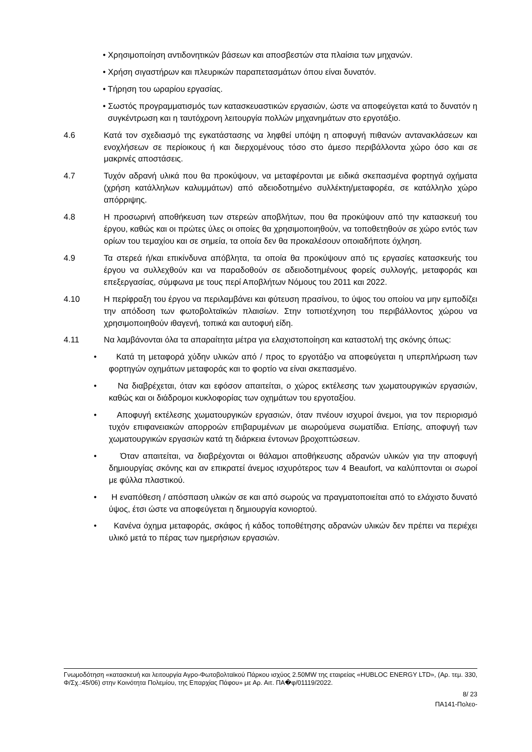• Χρησιμοποίηση αντιδονητικών βάσεων και αποσβεστών στα πλαίσια των μηχανών.
• Χρήση σιγαστήρων και πλευρικών παραπετασμάτων όπου είναι δυνατόν.
• Τήρηση του ωραρίου εργασίας.
• Σωστός προγραμματισμός των κατασκευαστικών εργασιών, ώστε να αποφεύγεται κατά το δυνατόν η συγκέντρωση και η ταυτόχρονη λειτουργία πολλών μηχανημάτων στο εργοτάξιο.
4.6 Κατά τον σχεδιασμό της εγκατάστασης να ληφθεί υπόψη η αποφυγή πιθανών αντανακλάσεων και ενοχλήσεων σε περίοικους ή και διερχομένους τόσο στο άμεσο περιβάλλοντα χώρο όσο και σε μακρινές αποστάσεις.
4.7 Τυχόν αδρανή υλικά που θα προκύψουν, να μεταφέρονται με ειδικά σκεπασμένα φορτηγά οχήματα (χρήση κατάλληλων καλυμμάτων) από αδειοδοτημένο συλλέκτη/μεταφορέα, σε κατάλληλο χώρο απόρριψης.
4.8 Η προσωρινή αποθήκευση των στερεών αποβλήτων, που θα προκύψουν από την κατασκευή του έργου, καθώς και οι πρώτες ύλες οι οποίες θα χρησιμοποιηθούν, να τοποθετηθούν σε χώρο εντός των ορίων του τεμαχίου και σε σημεία, τα οποία δεν θα προκαλέσουν οποιαδήποτε όχληση.
4.9 Τα στερεά ή/και επικίνδυνα απόβλητα, τα οποία θα προκύψουν από τις εργασίες κατασκευής του έργου να συλλεχθούν και να παραδοθούν σε αδειοδοτημένους φορείς συλλογής, μεταφοράς και επεξεργασίας, σύμφωνα με τους περί Αποβλήτων Νόμους του 2011 και 2022.
4.10 Η περίφραξη του έργου να περιλαμβάνει και φύτευση πρασίνου, το ύψος του οποίου να μην εμποδίζει την απόδοση των φωτοβολταϊκών πλαισίων. Στην τοπιοτέχνηση του περιβάλλοντος χώρου να χρησιμοποιηθούν ιθαγενή, τοπικά και αυτοφυή είδη.
4.11 Να λαμβάνονται όλα τα απαραίτητα μέτρα για ελαχιστοποίηση και καταστολή της σκόνης όπως:
• Κατά τη μεταφορά χύδην υλικών από / προς το εργοτάξιο να αποφεύγεται η υπερπλήρωση των φορτηγών οχημάτων μεταφοράς και το φορτίο να είναι σκεπασμένο.
• Να διαβρέχεται, όταν και εφόσον απαιτείται, ο χώρος εκτέλεσης των χωματουργικών εργασιών, καθώς και οι διάδρομοι κυκλοφορίας των οχημάτων του εργοταξίου.
• Αποφυγή εκτέλεσης χωματουργικών εργασιών, όταν πνέουν ισχυροί άνεμοι, για τον περιορισμό τυχόν επιφανειακών απορροών επιβαρυμένων με αιωρούμενα σωματίδια. Επίσης, αποφυγή των χωματουργικών εργασιών κατά τη διάρκεια έντονων βροχοπτώσεων.
• Όταν απαιτείται, να διαβρέχονται οι θάλαμοι αποθήκευσης αδρανών υλικών για την αποφυγή δημιουργίας σκόνης και αν επικρατεί άνεμος ισχυρότερος των 4 Beaufort, να καλύπτονται οι σωροί με φύλλα πλαστικού.
• Η εναπόθεση / απόσπαση υλικών σε και από σωρούς να πραγματοποιείται από το ελάχιστο δυνατό ύψος, έτσι ώστε να αποφεύγεται η δημιουργία κονιορτού.
• Κανένα όχημα μεταφοράς, σκάφος ή κάδος τοποθέτησης αδρανών υλικών δεν πρέπει να περιέχει υλικό μετά το πέρας των ημερήσιων εργασιών.
Γνωμοδότηση «κατασκευή και λειτουργία Αγρο-Φωτοβολταϊκού Πάρκου ισχύος 2.50MW της εταιρείας «HUBLOC ENERGY LTD», (Αρ. τεμ. 330, Φ/Σχ.:45/06) στην Κοινότητα Πολεμίου, της Επαρχίας Πάφου» με Αρ. Αιτ. ΠΑ�φ/01119/2022.
8/ 23
ΠΑ141-Πολεο-